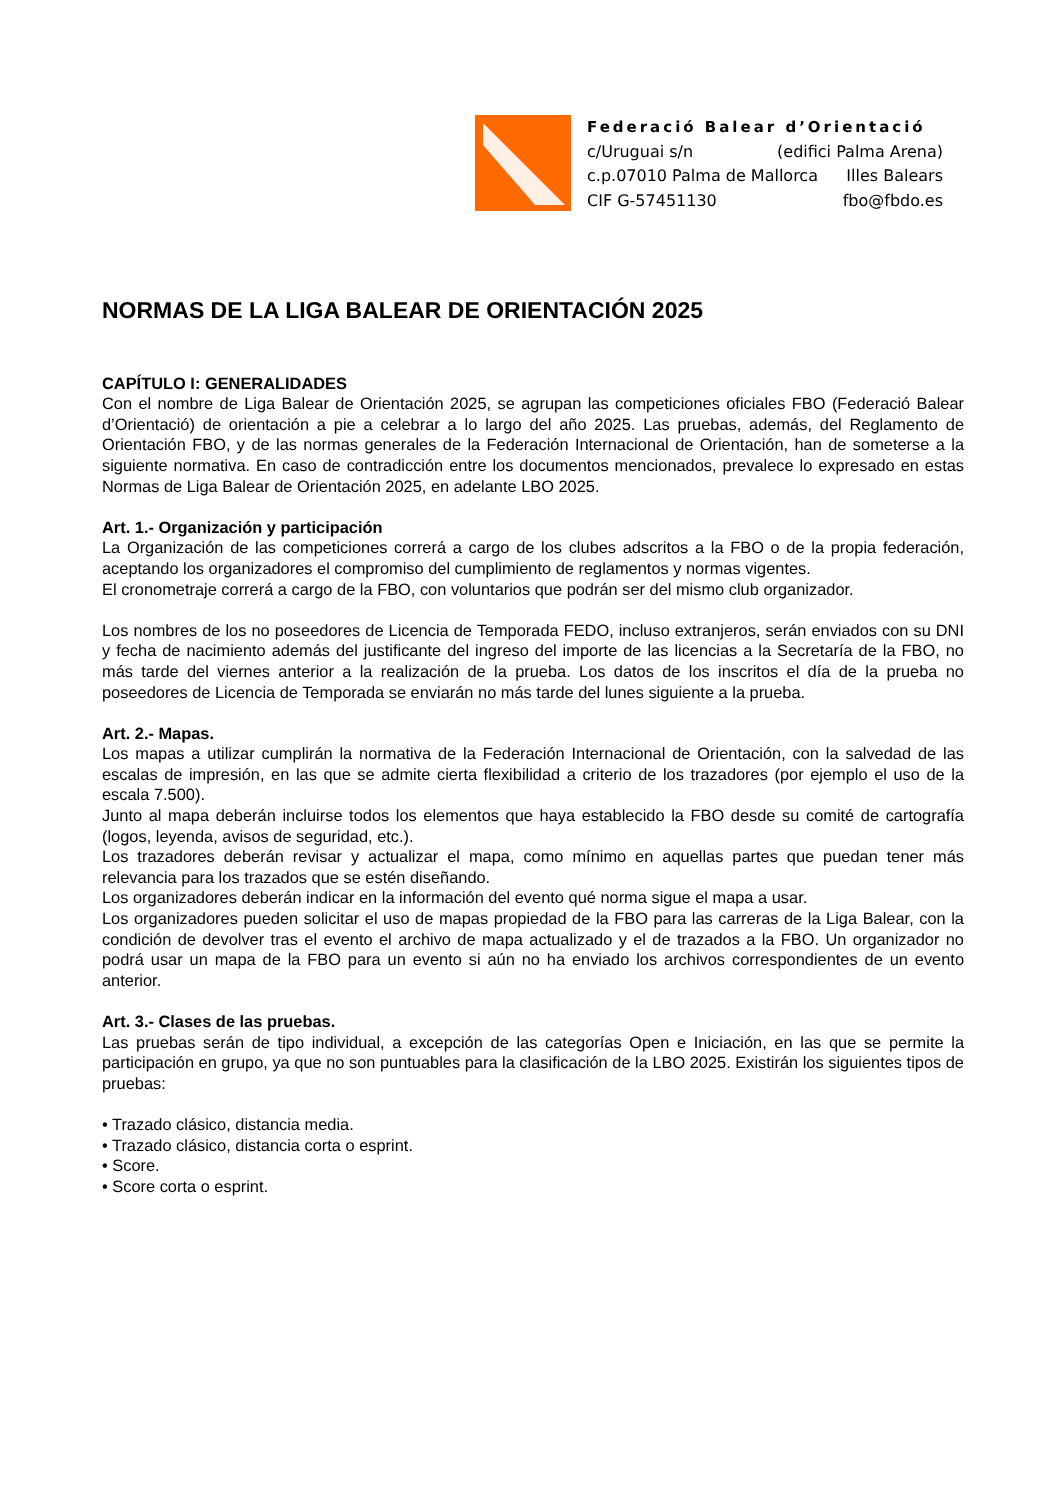Federació Balear d’Orientació
c/Uruguai s/n (edifici Palma Arena)
c.p.07010 Palma de Mallorca Illes Balears
CIF G-57451130 fbo@fbdo.es
NORMAS DE LA LIGA BALEAR DE ORIENTACIÓN 2025
CAPÍTULO I: GENERALIDADES
Con el nombre de Liga Balear de Orientación 2025, se agrupan las competiciones oficiales FBO (Federació Balear d’Orientació) de orientación a pie a celebrar a lo largo del año 2025. Las pruebas, además, del Reglamento de Orientación FBO, y de las normas generales de la Federación Internacional de Orientación, han de someterse a la siguiente normativa. En caso de contradicción entre los documentos mencionados, prevalece lo expresado en estas Normas de Liga Balear de Orientación 2025, en adelante LBO 2025.
Art. 1.- Organización y participación
La Organización de las competiciones correrá a cargo de los clubes adscritos a la FBO o de la propia federación, aceptando los organizadores el compromiso del cumplimiento de reglamentos y normas vigentes.
El cronometraje correrá a cargo de la FBO, con voluntarios que podrán ser del mismo club organizador.
Los nombres de los no poseedores de Licencia de Temporada FEDO, incluso extranjeros, serán enviados con su DNI y fecha de nacimiento además del justificante del ingreso del importe de las licencias a la Secretaría de la FBO, no más tarde del viernes anterior a la realización de la prueba. Los datos de los inscritos el día de la prueba no poseedores de Licencia de Temporada se enviarán no más tarde del lunes siguiente a la prueba.
Art. 2.- Mapas.
Los mapas a utilizar cumplirán la normativa de la Federación Internacional de Orientación, con la salvedad de las escalas de impresión, en las que se admite cierta flexibilidad a criterio de los trazadores (por ejemplo el uso de la escala 7.500).
Junto al mapa deberán incluirse todos los elementos que haya establecido la FBO desde su comité de cartografía (logos, leyenda, avisos de seguridad, etc.).
Los trazadores deberán revisar y actualizar el mapa, como mínimo en aquellas partes que puedan tener más relevancia para los trazados que se estén diseñando.
Los organizadores deberán indicar en la información del evento qué norma sigue el mapa a usar.
Los organizadores pueden solicitar el uso de mapas propiedad de la FBO para las carreras de la Liga Balear, con la condición de devolver tras el evento el archivo de mapa actualizado y el de trazados a la FBO. Un organizador no podrá usar un mapa de la FBO para un evento si aún no ha enviado los archivos correspondientes de un evento anterior.
Art. 3.- Clases de las pruebas.
Las pruebas serán de tipo individual, a excepción de las categorías Open e Iniciación, en las que se permite la participación en grupo, ya que no son puntuables para la clasificación de la LBO 2025. Existirán los siguientes tipos de pruebas:
• Trazado clásico, distancia media.
• Trazado clásico, distancia corta o esprint.
• Score.
• Score corta o esprint.